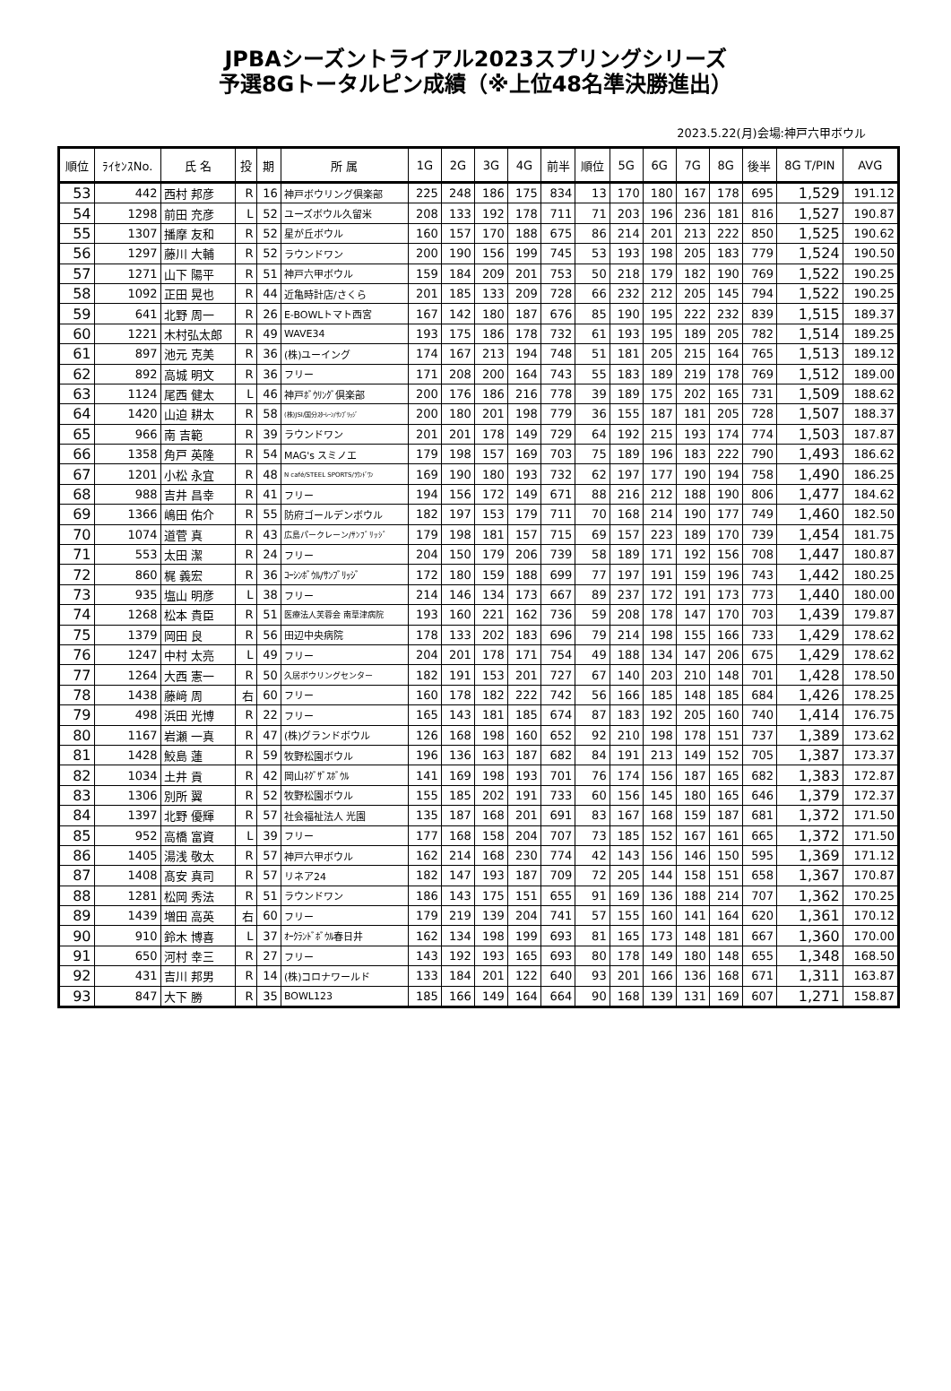JPBAシーズントライアル2023スプリングシリーズ
予選8Gトータルピン成績（※上位48名準決勝進出）
2023.5.22(月)会場:神戸六甲ボウル
| 順位 | ﾗｲｾﾝｽNo. | 氏 名 | 投 | 期 | 所 属 | 1G | 2G | 3G | 4G | 前半 | 順位 | 5G | 6G | 7G | 8G | 後半 | 8G T/PIN | AVG |
| --- | --- | --- | --- | --- | --- | --- | --- | --- | --- | --- | --- | --- | --- | --- | --- | --- | --- | --- |
| 53 | 442 | 西村 邦彦 | R | 16 | 神戸ボウリング倶楽部 | 225 | 248 | 186 | 175 | 834 | 13 | 170 | 180 | 167 | 178 | 695 | 1,529 | 191.12 |
| 54 | 1298 | 前田 充彦 | L | 52 | ユーズボウル久留米 | 208 | 133 | 192 | 178 | 711 | 71 | 203 | 196 | 236 | 181 | 816 | 1,527 | 190.87 |
| 55 | 1307 | 播摩 友和 | R | 52 | 星が丘ボウル | 160 | 157 | 170 | 188 | 675 | 86 | 214 | 201 | 213 | 222 | 850 | 1,525 | 190.62 |
| 56 | 1297 | 藤川 大輔 | R | 52 | ラウンドワン | 200 | 190 | 156 | 199 | 745 | 53 | 193 | 198 | 205 | 183 | 779 | 1,524 | 190.50 |
| 57 | 1271 | 山下 陽平 | R | 51 | 神戸六甲ボウル | 159 | 184 | 209 | 201 | 753 | 50 | 218 | 179 | 182 | 190 | 769 | 1,522 | 190.25 |
| 58 | 1092 | 正田 晃也 | R | 44 | 近亀時計店/さくら | 201 | 185 | 133 | 209 | 728 | 66 | 232 | 212 | 205 | 145 | 794 | 1,522 | 190.25 |
| 59 | 641 | 北野 周一 | R | 26 | E-BOWLトマト西宮 | 167 | 142 | 180 | 187 | 676 | 85 | 190 | 195 | 222 | 232 | 839 | 1,515 | 189.37 |
| 60 | 1221 | 木村弘太郎 | R | 49 | WAVE34 | 193 | 175 | 186 | 178 | 732 | 61 | 193 | 195 | 189 | 205 | 782 | 1,514 | 189.25 |
| 61 | 897 | 池元 克美 | R | 36 | (株)ユーイング | 174 | 167 | 213 | 194 | 748 | 51 | 181 | 205 | 215 | 164 | 765 | 1,513 | 189.12 |
| 62 | 892 | 高城 明文 | R | 36 | フリー | 171 | 208 | 200 | 164 | 743 | 55 | 183 | 189 | 219 | 178 | 769 | 1,512 | 189.00 |
| 63 | 1124 | 尾西 健太 | L | 46 | 神戸ﾎﾞｳﾘﾝｸﾞ倶楽部 | 200 | 176 | 186 | 216 | 778 | 39 | 189 | 175 | 202 | 165 | 731 | 1,509 | 188.62 |
| 64 | 1420 | 山迫 耕太 | R | 58 | (株)JSI/国分ｽﾀｰﾚｰﾝ/ｻﾝﾌﾞﾘｯｼﾞ | 200 | 180 | 201 | 198 | 779 | 36 | 155 | 187 | 181 | 205 | 728 | 1,507 | 188.37 |
| 65 | 966 | 南 吉範 | R | 39 | ラウンドワン | 201 | 201 | 178 | 149 | 729 | 64 | 192 | 215 | 193 | 174 | 774 | 1,503 | 187.87 |
| 66 | 1358 | 角戸 英隆 | R | 54 | MAG's スミノエ | 179 | 198 | 157 | 169 | 703 | 75 | 189 | 196 | 183 | 222 | 790 | 1,493 | 186.62 |
| 67 | 1201 | 小松 永宜 | R | 48 | N café/STEEL SPORTS/ﾗｳﾝﾄﾞﾜﾝ | 169 | 190 | 180 | 193 | 732 | 62 | 197 | 177 | 190 | 194 | 758 | 1,490 | 186.25 |
| 68 | 988 | 吉井 昌幸 | R | 41 | フリー | 194 | 156 | 172 | 149 | 671 | 88 | 216 | 212 | 188 | 190 | 806 | 1,477 | 184.62 |
| 69 | 1366 | 嶋田 佑介 | R | 55 | 防府ゴールデンボウル | 182 | 197 | 153 | 179 | 711 | 70 | 168 | 214 | 190 | 177 | 749 | 1,460 | 182.50 |
| 70 | 1074 | 道菅 真 | R | 43 | 広島パークレーン/ｻﾝﾌﾞﾘｯｼﾞ | 179 | 198 | 181 | 157 | 715 | 69 | 157 | 223 | 189 | 170 | 739 | 1,454 | 181.75 |
| 71 | 553 | 太田 潔 | R | 24 | フリー | 204 | 150 | 179 | 206 | 739 | 58 | 189 | 171 | 192 | 156 | 708 | 1,447 | 180.87 |
| 72 | 860 | 梶 義宏 | R | 36 | ｺｰｼﾝﾎﾞｳﾙ/ｻﾝﾌﾞﾘｯｼﾞ | 172 | 180 | 159 | 188 | 699 | 77 | 197 | 191 | 159 | 196 | 743 | 1,442 | 180.25 |
| 73 | 935 | 塩山 明彦 | L | 38 | フリー | 214 | 146 | 134 | 173 | 667 | 89 | 237 | 172 | 191 | 173 | 773 | 1,440 | 180.00 |
| 74 | 1268 | 松本 貴臣 | R | 51 | 医療法人芙蓉会 南草津病院 | 193 | 160 | 221 | 162 | 736 | 59 | 208 | 178 | 147 | 170 | 703 | 1,439 | 179.87 |
| 75 | 1379 | 岡田 良 | R | 56 | 田辺中央病院 | 178 | 133 | 202 | 183 | 696 | 79 | 214 | 198 | 155 | 166 | 733 | 1,429 | 178.62 |
| 76 | 1247 | 中村 太亮 | L | 49 | フリー | 204 | 201 | 178 | 171 | 754 | 49 | 188 | 134 | 147 | 206 | 675 | 1,429 | 178.62 |
| 77 | 1264 | 大西 憲一 | R | 50 | 久居ボウリングセンター | 182 | 191 | 153 | 201 | 727 | 67 | 140 | 203 | 210 | 148 | 701 | 1,428 | 178.50 |
| 78 | 1438 | 藤﨑 周 | 右 | 60 | フリー | 160 | 178 | 182 | 222 | 742 | 56 | 166 | 185 | 148 | 185 | 684 | 1,426 | 178.25 |
| 79 | 498 | 浜田 光博 | R | 22 | フリー | 165 | 143 | 181 | 185 | 674 | 87 | 183 | 192 | 205 | 160 | 740 | 1,414 | 176.75 |
| 80 | 1167 | 岩瀬 一真 | R | 47 | (株)グランドボウル | 126 | 168 | 198 | 160 | 652 | 92 | 210 | 198 | 178 | 151 | 737 | 1,389 | 173.62 |
| 81 | 1428 | 鮫島 蓮 | R | 59 | 牧野松園ボウル | 196 | 136 | 163 | 187 | 682 | 84 | 191 | 213 | 149 | 152 | 705 | 1,387 | 173.37 |
| 82 | 1034 | 土井 貢 | R | 42 | 岡山ﾈｸﾞｻﾞｽﾎﾞｳﾙ | 141 | 169 | 198 | 193 | 701 | 76 | 174 | 156 | 187 | 165 | 682 | 1,383 | 172.87 |
| 83 | 1306 | 別所 翼 | R | 52 | 牧野松園ボウル | 155 | 185 | 202 | 191 | 733 | 60 | 156 | 145 | 180 | 165 | 646 | 1,379 | 172.37 |
| 84 | 1397 | 北野 優輝 | R | 57 | 社会福祉法人 光園 | 135 | 187 | 168 | 201 | 691 | 83 | 167 | 168 | 159 | 187 | 681 | 1,372 | 171.50 |
| 85 | 952 | 高橋 富資 | L | 39 | フリー | 177 | 168 | 158 | 204 | 707 | 73 | 185 | 152 | 167 | 161 | 665 | 1,372 | 171.50 |
| 86 | 1405 | 湯浅 敬太 | R | 57 | 神戸六甲ボウル | 162 | 214 | 168 | 230 | 774 | 42 | 143 | 156 | 146 | 150 | 595 | 1,369 | 171.12 |
| 87 | 1408 | 髙安 真司 | R | 57 | リネア24 | 182 | 147 | 193 | 187 | 709 | 72 | 205 | 144 | 158 | 151 | 658 | 1,367 | 170.87 |
| 88 | 1281 | 松岡 秀法 | R | 51 | ラウンドワン | 186 | 143 | 175 | 151 | 655 | 91 | 169 | 136 | 188 | 214 | 707 | 1,362 | 170.25 |
| 89 | 1439 | 増田 高英 | 右 | 60 | フリー | 179 | 219 | 139 | 204 | 741 | 57 | 155 | 160 | 141 | 164 | 620 | 1,361 | 170.12 |
| 90 | 910 | 鈴木 博喜 | L | 37 | ｵｰｸﾗﾝﾄﾞﾎﾞｳﾙ春日井 | 162 | 134 | 198 | 199 | 693 | 81 | 165 | 173 | 148 | 181 | 667 | 1,360 | 170.00 |
| 91 | 650 | 河村 幸三 | R | 27 | フリー | 143 | 192 | 193 | 165 | 693 | 80 | 178 | 149 | 180 | 148 | 655 | 1,348 | 168.50 |
| 92 | 431 | 吉川 邦男 | R | 14 | (株)コロナワールド | 133 | 184 | 201 | 122 | 640 | 93 | 201 | 166 | 136 | 168 | 671 | 1,311 | 163.87 |
| 93 | 847 | 大下 勝 | R | 35 | BOWL123 | 185 | 166 | 149 | 164 | 664 | 90 | 168 | 139 | 131 | 169 | 607 | 1,271 | 158.87 |